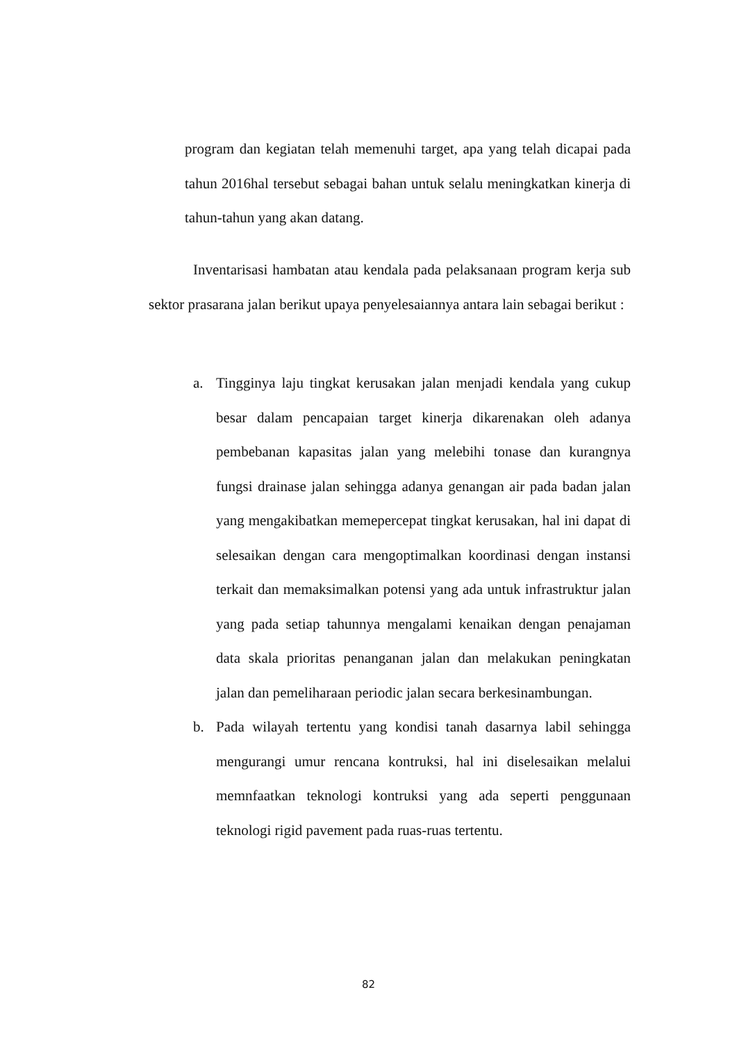program dan kegiatan telah memenuhi target, apa yang telah dicapai pada tahun 2016hal tersebut sebagai bahan untuk selalu meningkatkan kinerja di tahun-tahun yang akan datang.
Inventarisasi hambatan atau kendala pada pelaksanaan program kerja sub sektor prasarana jalan berikut upaya penyelesaiannya antara lain sebagai berikut :
a. Tingginya laju tingkat kerusakan jalan menjadi kendala yang cukup besar dalam pencapaian target kinerja dikarenakan oleh adanya pembebanan kapasitas jalan yang melebihi tonase dan kurangnya fungsi drainase jalan sehingga adanya genangan air pada badan jalan yang mengakibatkan memepercepat tingkat kerusakan, hal ini dapat di selesaikan dengan cara mengoptimalkan koordinasi dengan instansi terkait dan memaksimalkan potensi yang ada untuk infrastruktur jalan yang pada setiap tahunnya mengalami kenaikan dengan penajaman data skala prioritas penanganan jalan dan melakukan peningkatan jalan dan pemeliharaan periodic jalan secara berkesinambungan.
b. Pada wilayah tertentu yang kondisi tanah dasarnya labil sehingga mengurangi umur rencana kontruksi, hal ini diselesaikan melalui memnfaatkan teknologi kontruksi yang ada seperti penggunaan teknologi rigid pavement pada ruas-ruas tertentu.
82